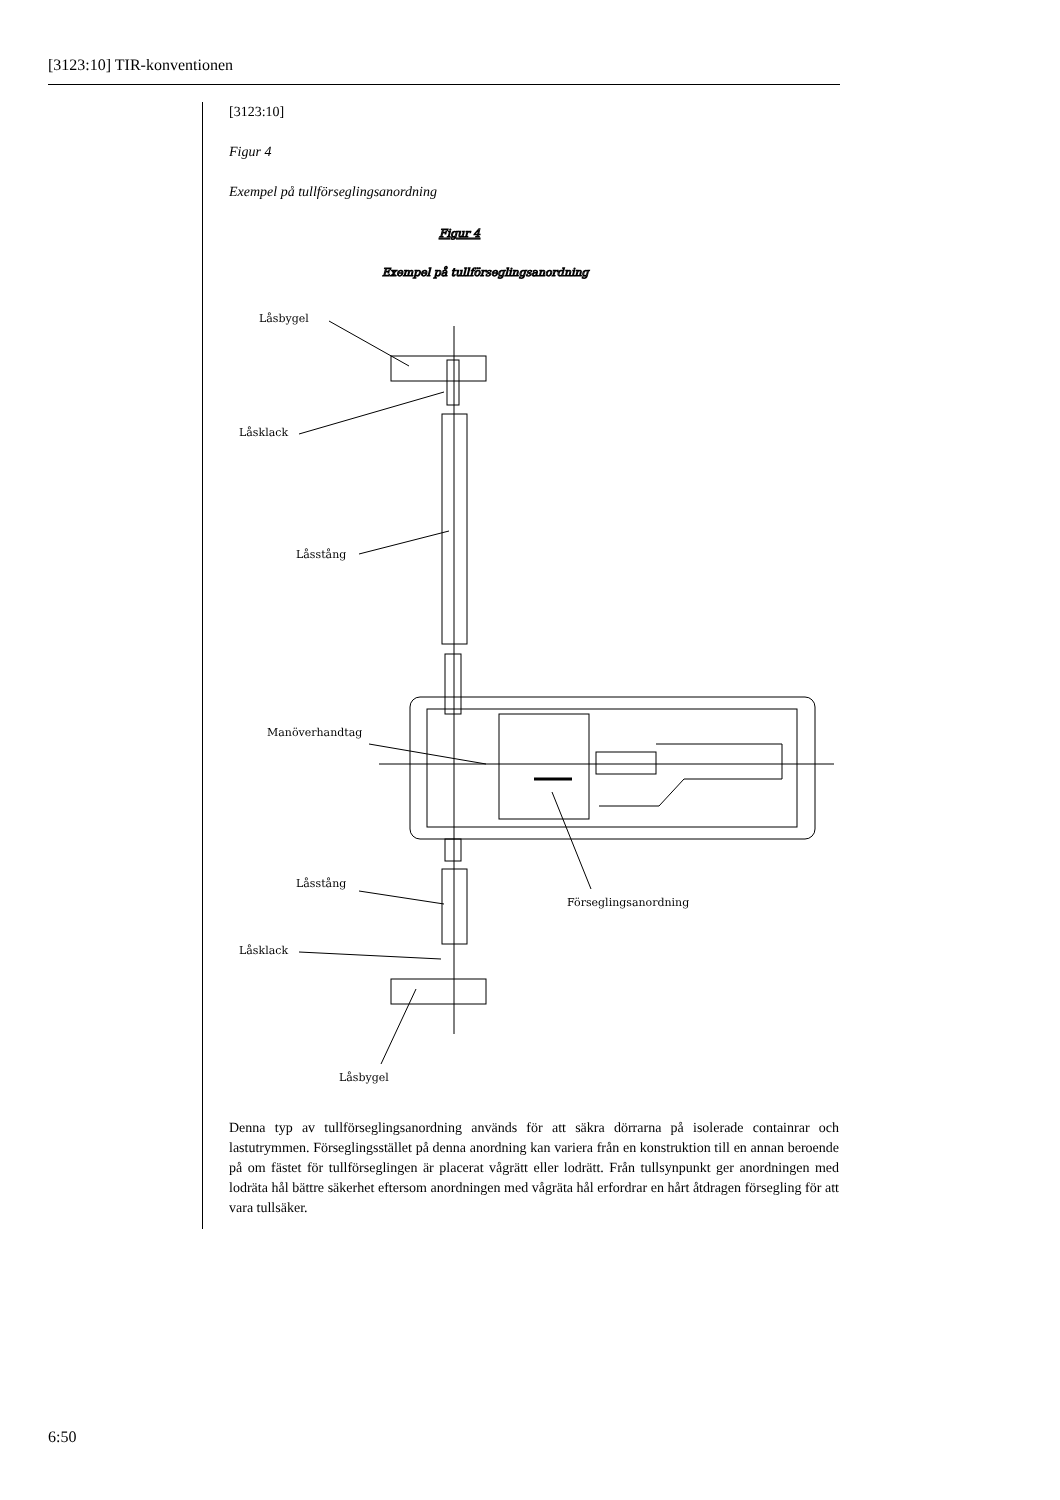[3123:10] TIR-konventionen
[3123:10]
Figur 4
Exempel på tullförseglingsanordning
Figur 4
Exempel på tullförseglingsanordning
Låsbygel
Låsklack
Låsstång
Manöverhandtag
Låsstång
Förseglingsanordning
Låsklack
Låsbygel
Denna typ av tullförseglingsanordning används för att säkra dörrarna på isolerade containrar och lastutrymmen. Förseglingsstället på denna anordning kan variera från en konstruktion till en annan beroende på om fästet för tullförseglingen är placerat vågrätt eller lodrätt. Från tullsynpunkt ger anordningen med lodräta hål bättre säkerhet eftersom anordningen med vågräta hål erfordrar en hårt åtdragen försegling för att vara tullsäker.
6:50